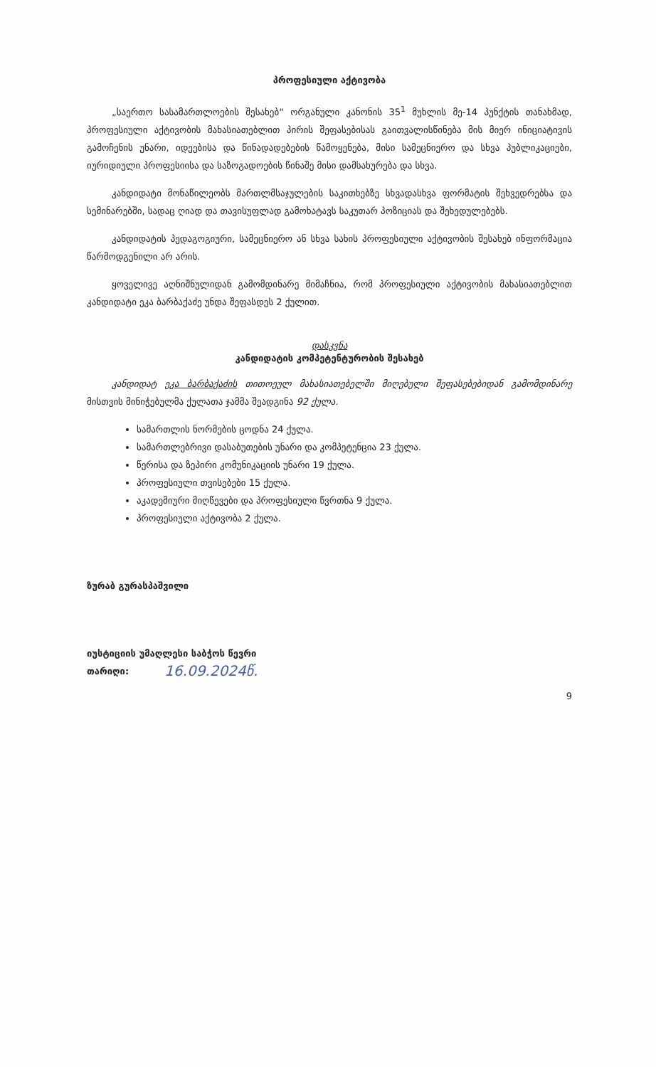პროფესიული აქტივობა
„საერთო სასამართლოების შესახებ“ ორგანული კანონის 35<sup>1</sup> მუხლის მე-14 პუნქტის თანახმად, პროფესიული აქტივობის მახასიათებლით პირის შეფასებისას გაითვალისწინება მის მიერ ინიციატივის გამოჩენის უნარი, იდეებისა და წინადადებების წამოყენება, მისი სამეცნიერო და სხვა პუბლიკაციები, იურიდიული პროფესიისა და საზოგადოების წინაშე მისი დამსახურება და სხვა.
კანდიდატი მონაწილეობს მართლმსაჯულების საკითხებზე სხვადასხვა ფორმატის შეხვედრებსა და სემინარებში, სადაც ღიად და თავისუფლად გამოხატავს საკუთარ პოზიციას და შეხედულებებს.
კანდიდატის პედაგოგიური, სამეცნიერო ან სხვა სახის პროფესიული აქტივობის შესახებ ინფორმაცია წარმოდგენილი არ არის.
ყოველივე აღნიშნულიდან გამომდინარე მიმაჩნია, რომ პროფესიული აქტივობის მახასიათებლით კანდიდატი ეკა ბარბაქაძე უნდა შეფასდეს 2 ქულით.
დასკვნა
კანდიდატის კომპეტენტურობის შესახებ
კანდიდატ ეკა ბარბაქაძის თითოეულ მახასიათებელში მიღებული შეფასებებიდან გამომდინარე მისთვის მინიჭებულმა ქულათა ჯამმა შეადგინა 92 ქულა.
სამართლის ნორმების ცოდნა 24 ქულა.
სამართლებრივი დასაბუთების უნარი და კომპეტენცია 23 ქულა.
წერისა და ზეპირი კომუნიკაციის უნარი 19 ქულა.
პროფესიული თვისებები 15 ქულა.
აკადემიური მიღწევები და პროფესიული წვრთნა 9 ქულა.
პროფესიული აქტივობა 2 ქულა.
ზურაბ გურასპაშვილი
იუსტიციის უმაღლესი საბჭოს წევრი
თარიღი: 16.09.2024წ.
9